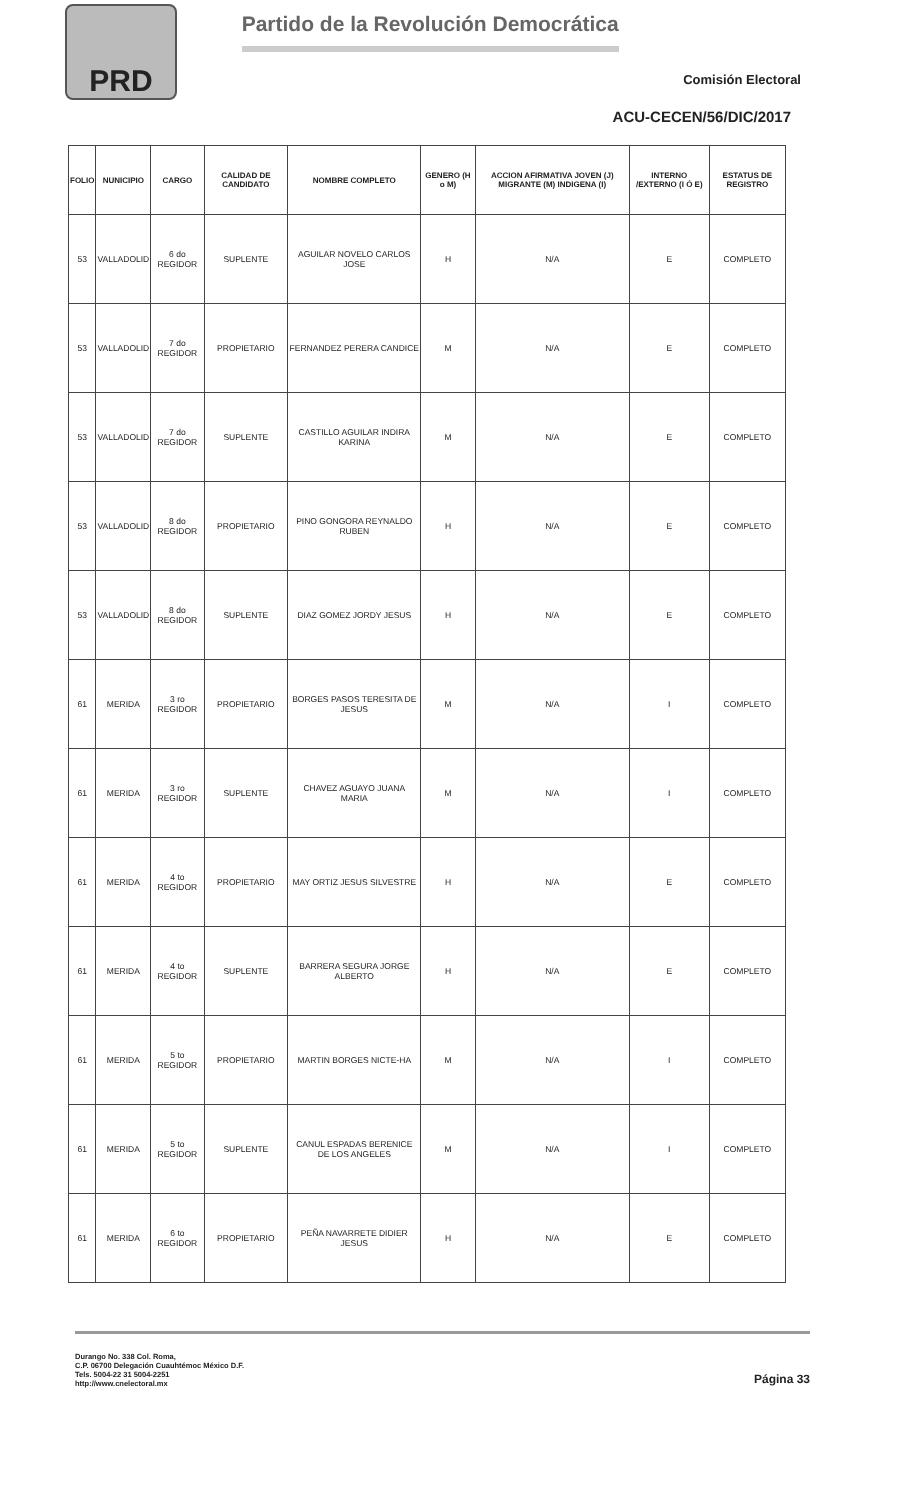PRD
Partido de la Revolución Democrática
Comisión Electoral
ACU-CECEN/56/DIC/2017
| FOLIO | NUNICIPIO | CARGO | CALIDAD DE CANDIDATO | NOMBRE COMPLETO | GENERO (H o M) | ACCION AFIRMATIVA JOVEN (J) MIGRANTE (M) INDIGENA (I) | INTERNO /EXTERNO (I Ó E) | ESTATUS DE REGISTRO |
| --- | --- | --- | --- | --- | --- | --- | --- | --- |
| 53 | VALLADOLID | 6 do REGIDOR | SUPLENTE | AGUILAR NOVELO CARLOS JOSE | H | N/A | E | COMPLETO |
| 53 | VALLADOLID | 7 do REGIDOR | PROPIETARIO | FERNANDEZ PERERA CANDICE | M | N/A | E | COMPLETO |
| 53 | VALLADOLID | 7 do REGIDOR | SUPLENTE | CASTILLO AGUILAR INDIRA KARINA | M | N/A | E | COMPLETO |
| 53 | VALLADOLID | 8 do REGIDOR | PROPIETARIO | PINO GONGORA REYNALDO RUBEN | H | N/A | E | COMPLETO |
| 53 | VALLADOLID | 8 do REGIDOR | SUPLENTE | DIAZ GOMEZ JORDY JESUS | H | N/A | E | COMPLETO |
| 61 | MERIDA | 3 ro REGIDOR | PROPIETARIO | BORGES PASOS TERESITA DE JESUS | M | N/A | I | COMPLETO |
| 61 | MERIDA | 3 ro REGIDOR | SUPLENTE | CHAVEZ AGUAYO JUANA MARIA | M | N/A | I | COMPLETO |
| 61 | MERIDA | 4 to REGIDOR | PROPIETARIO | MAY ORTIZ JESUS SILVESTRE | H | N/A | E | COMPLETO |
| 61 | MERIDA | 4 to REGIDOR | SUPLENTE | BARRERA SEGURA JORGE ALBERTO | H | N/A | E | COMPLETO |
| 61 | MERIDA | 5 to REGIDOR | PROPIETARIO | MARTIN BORGES NICTE-HA | M | N/A | I | COMPLETO |
| 61 | MERIDA | 5 to REGIDOR | SUPLENTE | CANUL ESPADAS BERENICE DE LOS ANGELES | M | N/A | I | COMPLETO |
| 61 | MERIDA | 6 to REGIDOR | PROPIETARIO | PEÑA NAVARRETE DIDIER JESUS | H | N/A | E | COMPLETO |
Durango No. 338 Col. Roma,
C.P. 06700 Delegación Cuauhtémoc México D.F.
Tels. 5004-22 31 5004-2251
http://www.cnelectoral.mx
Página 33